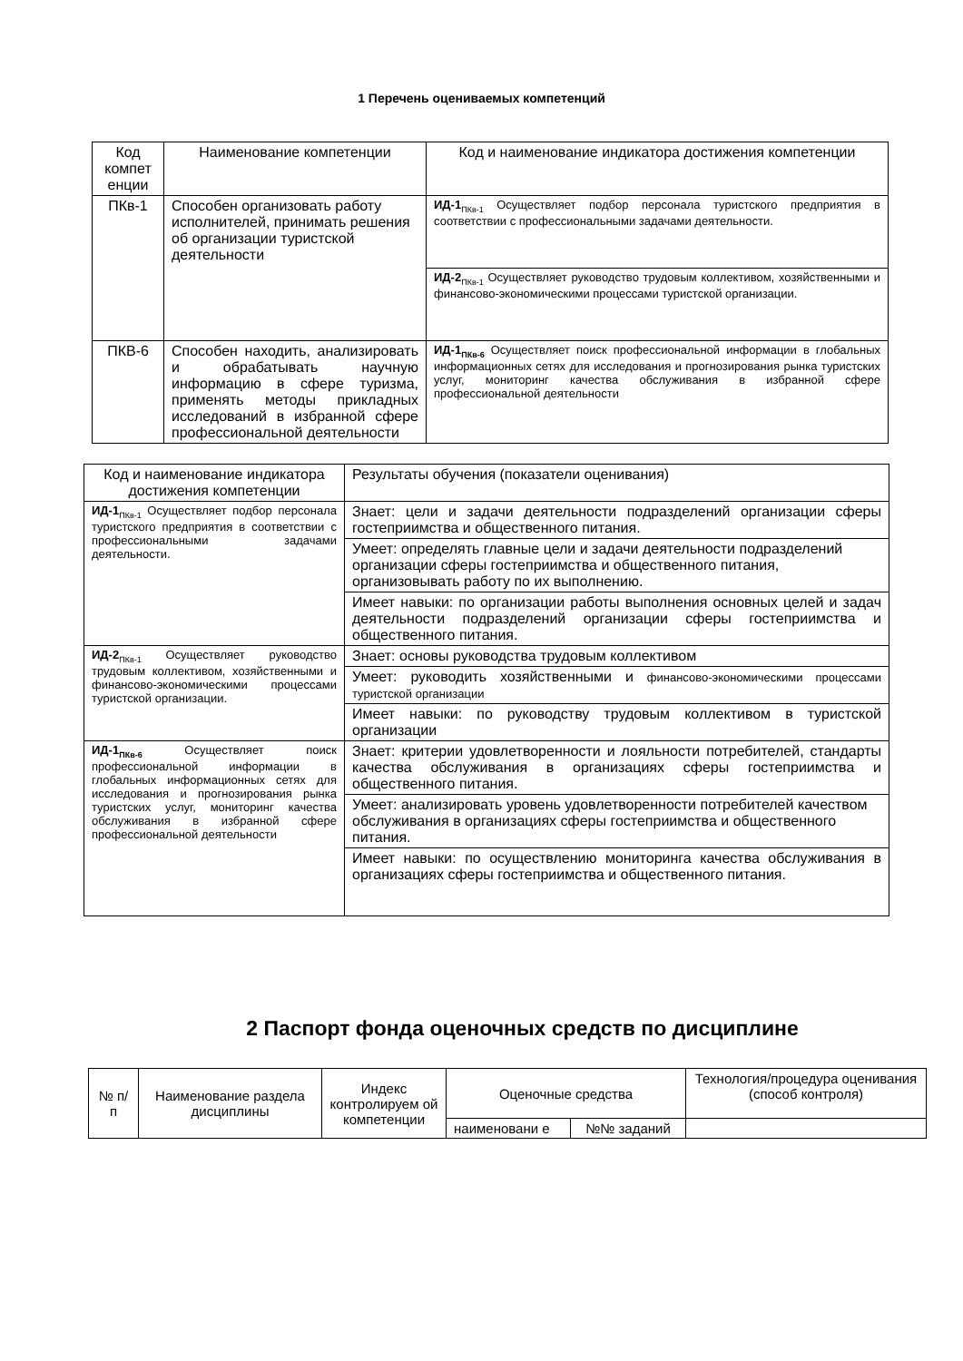1 Перечень оцениваемых компетенций
| Код компет енции | Наименование компетенции | Код и наименование индикатора достижения компетенции |
| --- | --- | --- |
| ПКв-1 | Способен организовать работу исполнителей, принимать решения об организации туристской деятельности | ИД-1<sub>ПКв-1</sub> Осуществляет подбор персонала туристского предприятия в соответствии с профессиональными задачами деятельности. |
| | | ИД-2<sub>ПКв-1</sub> Осуществляет руководство трудовым коллективом, хозяйственными и финансово-экономическими процессами туристской организации. |
| ПКВ-6 | Способен находить, анализировать и обрабатывать научную информацию в сфере туризма, применять методы прикладных исследований в избранной сфере профессиональной деятельности | ИД-1<sub>ПКв-6</sub> Осуществляет поиск профессиональной информации в глобальных информационных сетях для исследования и прогнозирования рынка туристских услуг, мониторинг качества обслуживания в избранной сфере профессиональной деятельности |
| Код и наименование индикатора достижения компетенции | Результаты обучения (показатели оценивания) |
| --- | --- |
| ИД-1<sub>ПКв-1</sub> Осуществляет подбор персонала туристского предприятия в соответствии с профессиональными задачами деятельности. | Знает: цели и задачи деятельности подразделений организации сферы гостеприимства и общественного питания. |
| | Умеет: определять главные цели и задачи деятельности подразделений организации сферы гостеприимства и общественного питания, организовывать работу по их выполнению. |
| | Имеет навыки: по организации работы выполнения основных целей и задач деятельности подразделений организации сферы гостеприимства и общественного питания. |
| ИД-2<sub>ПКв-1</sub> Осуществляет руководство трудовым коллективом, хозяйственными и финансово-экономическими процессами туристской организации. | Знает: основы руководства трудовым коллективом |
| | Умеет: руководить хозяйственными и финансово-экономическими процессами туристской организации |
| | Имеет навыки: по руководству трудовым коллективом в туристской организации |
| ИД-1<sub>ПКв-6</sub> Осуществляет поиск профессиональной информации в глобальных информационных сетях для исследования и прогнозирования рынка туристских услуг, мониторинг качества обслуживания в избранной сфере профессиональной деятельности | Знает: критерии удовлетворенности и лояльности потребителей, стандарты качества обслуживания в организациях сферы гостеприимства и общественного питания. |
| | Умеет: анализировать уровень удовлетворенности потребителей качеством обслуживания в организациях сферы гостеприимства и общественного питания. |
| | Имеет навыки: по осуществлению мониторинга качества обслуживания в организациях сферы гостеприимства и общественного питания. |
2 Паспорт фонда оценочных средств по дисциплине
| № п/п | Наименование раздела дисциплины | Индекс контролируем ой компетенции | Оценочные средства | | Технология/процедура оценивания (способ контроля) |
| --- | --- | --- | --- | --- | --- |
| | | | наименовани е | №№ заданий | |